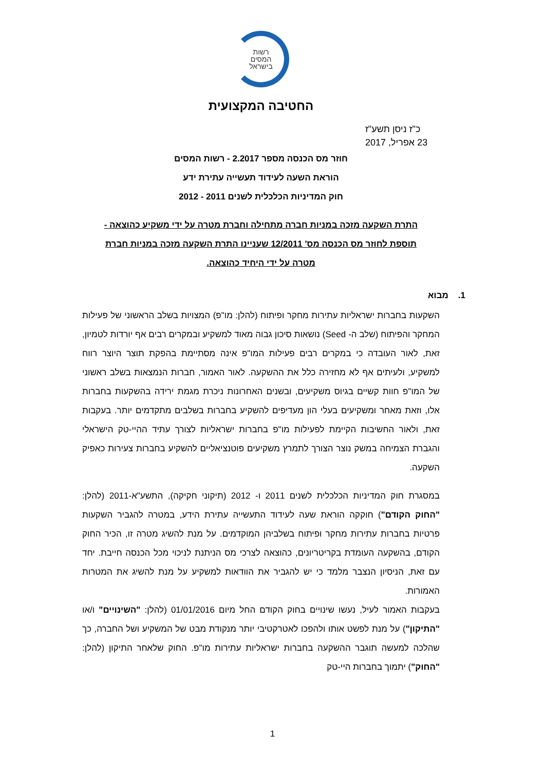רשות
המסים
בישראל
החטיבה המקצועית
כ"ז ניסן תשע"ז
23 אפריל, 2017
חוזר מס הכנסה מספר 2.2017 - רשות המסים
הוראת השעה לעידוד תעשייה עתירת ידע
חוק המדיניות הכלכלית לשנים 2011 - 2012
התרת השקעה מזכה במניות חברה מתחילה וחברת מטרה על ידי משקיע כהוצאה -
תוספת לחוזר מס הכנסה מס' 12/2011 שעניינו התרת השקעה מזכה במניות חברת
מטרה על ידי היחיד כהוצאה.
1. מבוא
השקעות בחברות ישראליות עתירות מחקר ופיתוח (להלן: מו"פ) המצויות בשלב הראשוני של פעילות המחקר והפיתוח (שלב ה- Seed) נושאות סיכון גבוה מאוד למשקיע ובמקרים רבים אף יורדות לטמיון, זאת, לאור העובדה כי במקרים רבים פעילות המו"פ אינה מסתיימת בהפקת תוצר היוצר רווח למשקיע, ולעיתים אף לא מחזירה כלל את ההשקעה. לאור האמור, חברות הנמצאות בשלב ראשוני של המו"פ חוות קשיים בגיוס משקיעים, ובשנים האחרונות ניכרת מגמת ירידה בהשקעות בחברות אלו, וזאת מאחר ומשקיעים בעלי הון מעדיפים להשקיע בחברות בשלבים מתקדמים יותר. בעקבות זאת, ולאור החשיבות הקיימת לפעילות מו"פ בחברות ישראליות לצורך עתיד ההיי-טק הישראלי והגברת הצמיחה במשק נוצר הצורך לתמרץ משקיעים פוטנציאליים להשקיע בחברות צעירות כאפיק השקעה.
במסגרת חוק המדיניות הכלכלית לשנים 2011 ו- 2012 (תיקוני חקיקה), התשע"א-2011 (להלן: "החוק הקודם") חוקקה הוראת שעה לעידוד התעשייה עתירת הידע, במטרה להגביר השקעות פרטיות בחברות עתירות מחקר ופיתוח בשלביהן המוקדמים. על מנת להשיג מטרה זו, הכיר החוק הקודם, בהשקעה העומדת בקריטריונים, כהוצאה לצרכי מס הניתנת לניכוי מכל הכנסה חייבת. יחד עם זאת, הניסיון הנצבר מלמד כי יש להגביר את הוודאות למשקיע על מנת להשיג את המטרות האמורות.
בעקבות האמור לעיל, נעשו שינויים בחוק הקודם החל מיום 01/01/2016 (להלן: "השינויים" ו/או "התיקון") על מנת לפשט אותו ולהפכו לאטרקטיבי יותר מנקודת מבט של המשקיע ושל החברה, כך שהלכה למעשה תוגבר ההשקעה בחברות ישראליות עתירות מו"פ. החוק שלאחר התיקון (להלן: "החוק") יתמוך בחברות היי-טק
1